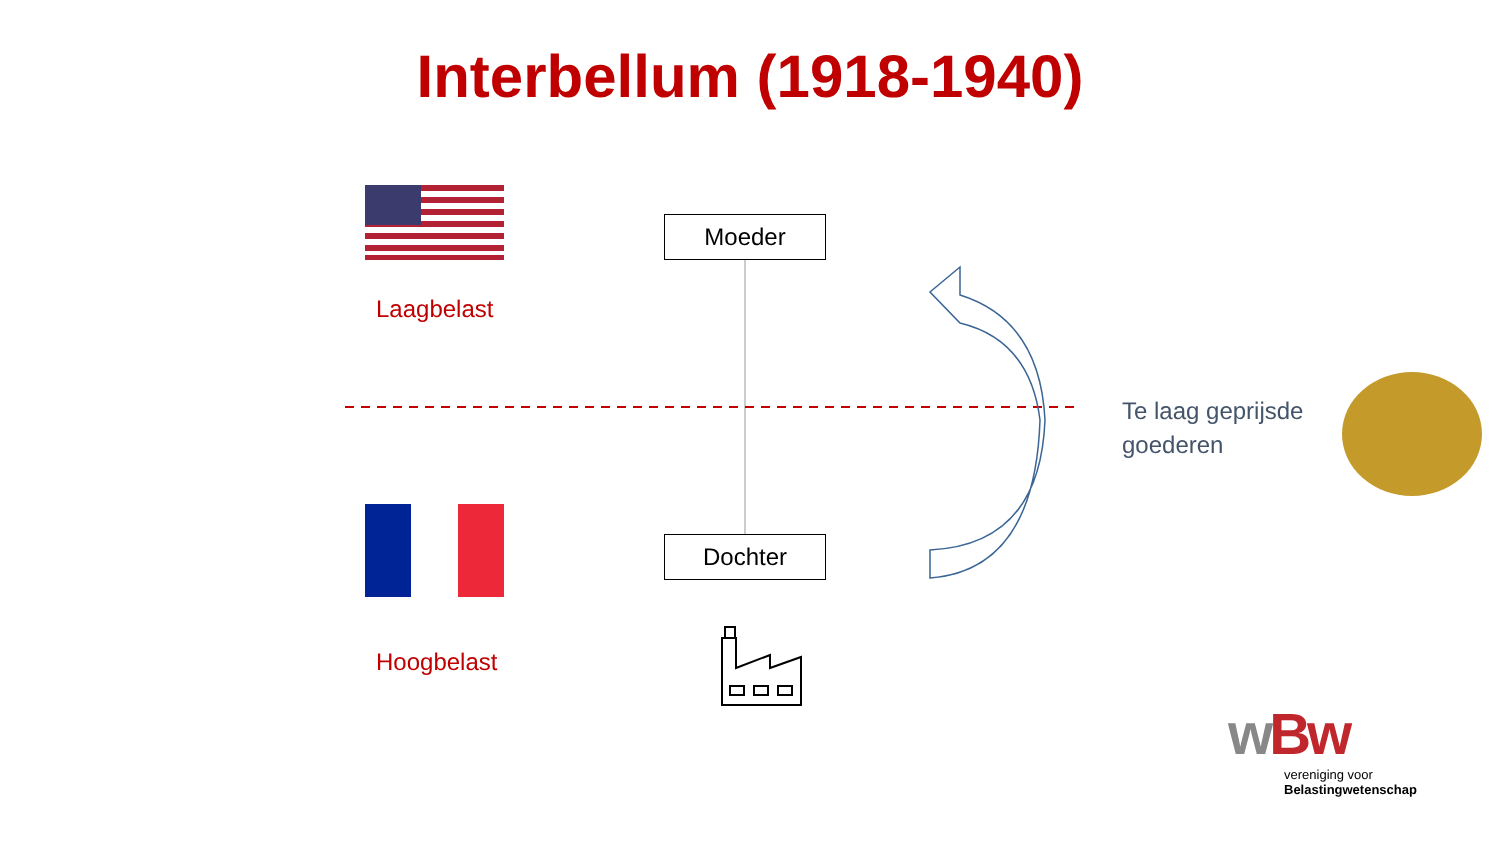Interbellum (1918-1940)
Moeder
Dochter
Laagbelast
Hoogbelast
Te laag geprijsde
goederen
wBw
vereniging voor
Belastingwetenschap